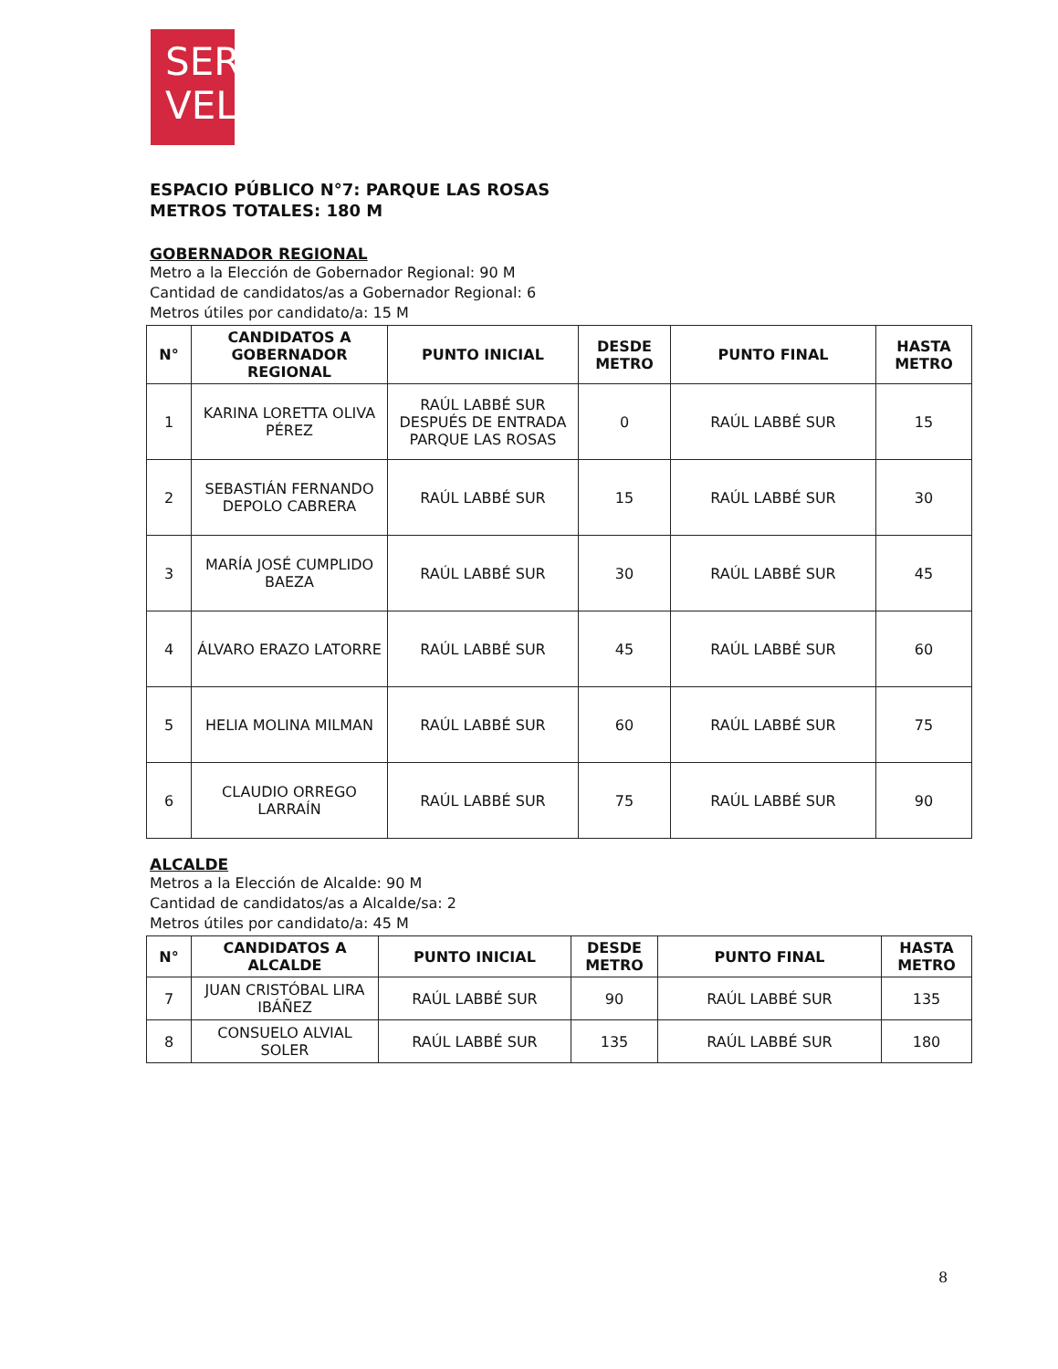SER
VEL
ESPACIO PÚBLICO N°7: PARQUE LAS ROSAS
METROS TOTALES: 180 M
GOBERNADOR REGIONAL
Metro a la Elección de Gobernador Regional: 90 M
Cantidad de candidatos/as a Gobernador Regional: 6
Metros útiles por candidato/a: 15 M
| N° | CANDIDATOS A GOBERNADOR REGIONAL | PUNTO INICIAL | DESDE METRO | PUNTO FINAL | HASTA METRO |
| --- | --- | --- | --- | --- | --- |
| 1 | KARINA LORETTA OLIVA PÉREZ | RAÚL LABBÉ SUR DESPUÉS DE ENTRADA PARQUE LAS ROSAS | 0 | RAÚL LABBÉ SUR | 15 |
| 2 | SEBASTIÁN FERNANDO DEPOLO CABRERA | RAÚL LABBÉ SUR | 15 | RAÚL LABBÉ SUR | 30 |
| 3 | MARÍA JOSÉ CUMPLIDO BAEZA | RAÚL LABBÉ SUR | 30 | RAÚL LABBÉ SUR | 45 |
| 4 | ÁLVARO ERAZO LATORRE | RAÚL LABBÉ SUR | 45 | RAÚL LABBÉ SUR | 60 |
| 5 | HELIA MOLINA MILMAN | RAÚL LABBÉ SUR | 60 | RAÚL LABBÉ SUR | 75 |
| 6 | CLAUDIO ORREGO LARRAÍN | RAÚL LABBÉ SUR | 75 | RAÚL LABBÉ SUR | 90 |
ALCALDE
Metros a la Elección de Alcalde: 90 M
Cantidad de candidatos/as a Alcalde/sa: 2
Metros útiles por candidato/a: 45 M
| N° | CANDIDATOS A ALCALDE | PUNTO INICIAL | DESDE METRO | PUNTO FINAL | HASTA METRO |
| --- | --- | --- | --- | --- | --- |
| 7 | JUAN CRISTÓBAL LIRA IBÁÑEZ | RAÚL LABBÉ SUR | 90 | RAÚL LABBÉ SUR | 135 |
| 8 | CONSUELO ALVIAL SOLER | RAÚL LABBÉ SUR | 135 | RAÚL LABBÉ SUR | 180 |
8